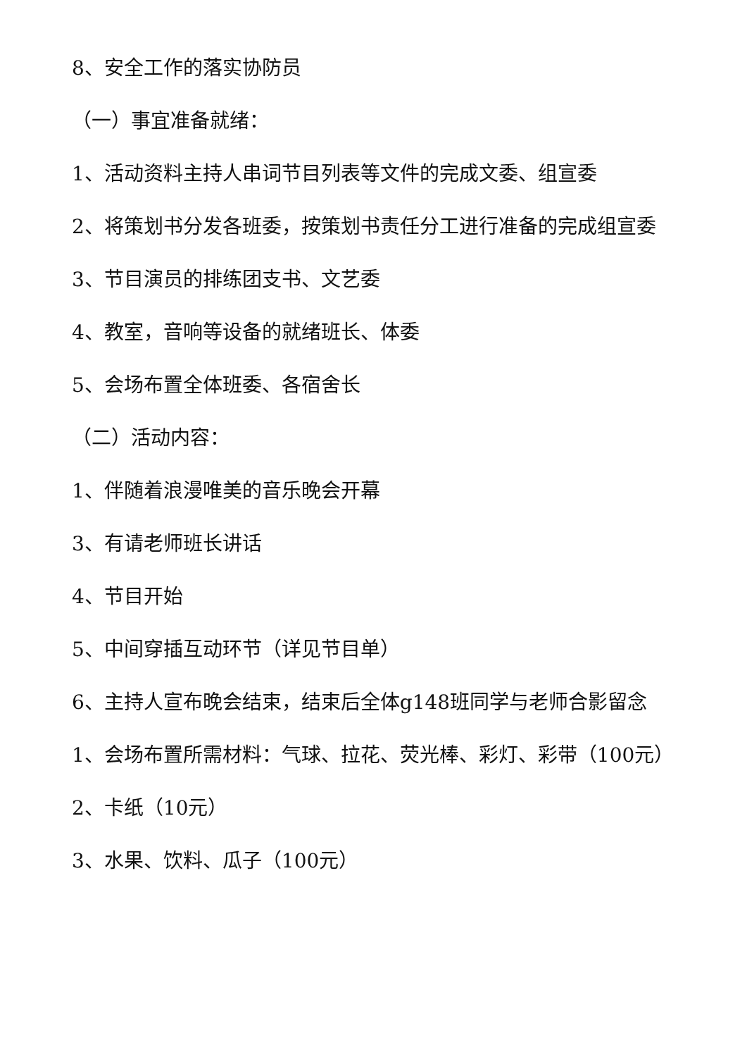8、安全工作的落实协防员
（一）事宜准备就绪：
1、活动资料主持人串词节目列表等文件的完成文委、组宣委
2、将策划书分发各班委，按策划书责任分工进行准备的完成组宣委
3、节目演员的排练团支书、文艺委
4、教室，音响等设备的就绪班长、体委
5、会场布置全体班委、各宿舍长
（二）活动内容：
1、伴随着浪漫唯美的音乐晚会开幕
3、有请老师班长讲话
4、节目开始
5、中间穿插互动环节（详见节目单）
6、主持人宣布晚会结束，结束后全体g148班同学与老师合影留念
1、会场布置所需材料：气球、拉花、荧光棒、彩灯、彩带（100元）
2、卡纸（10元）
3、水果、饮料、瓜子（100元）